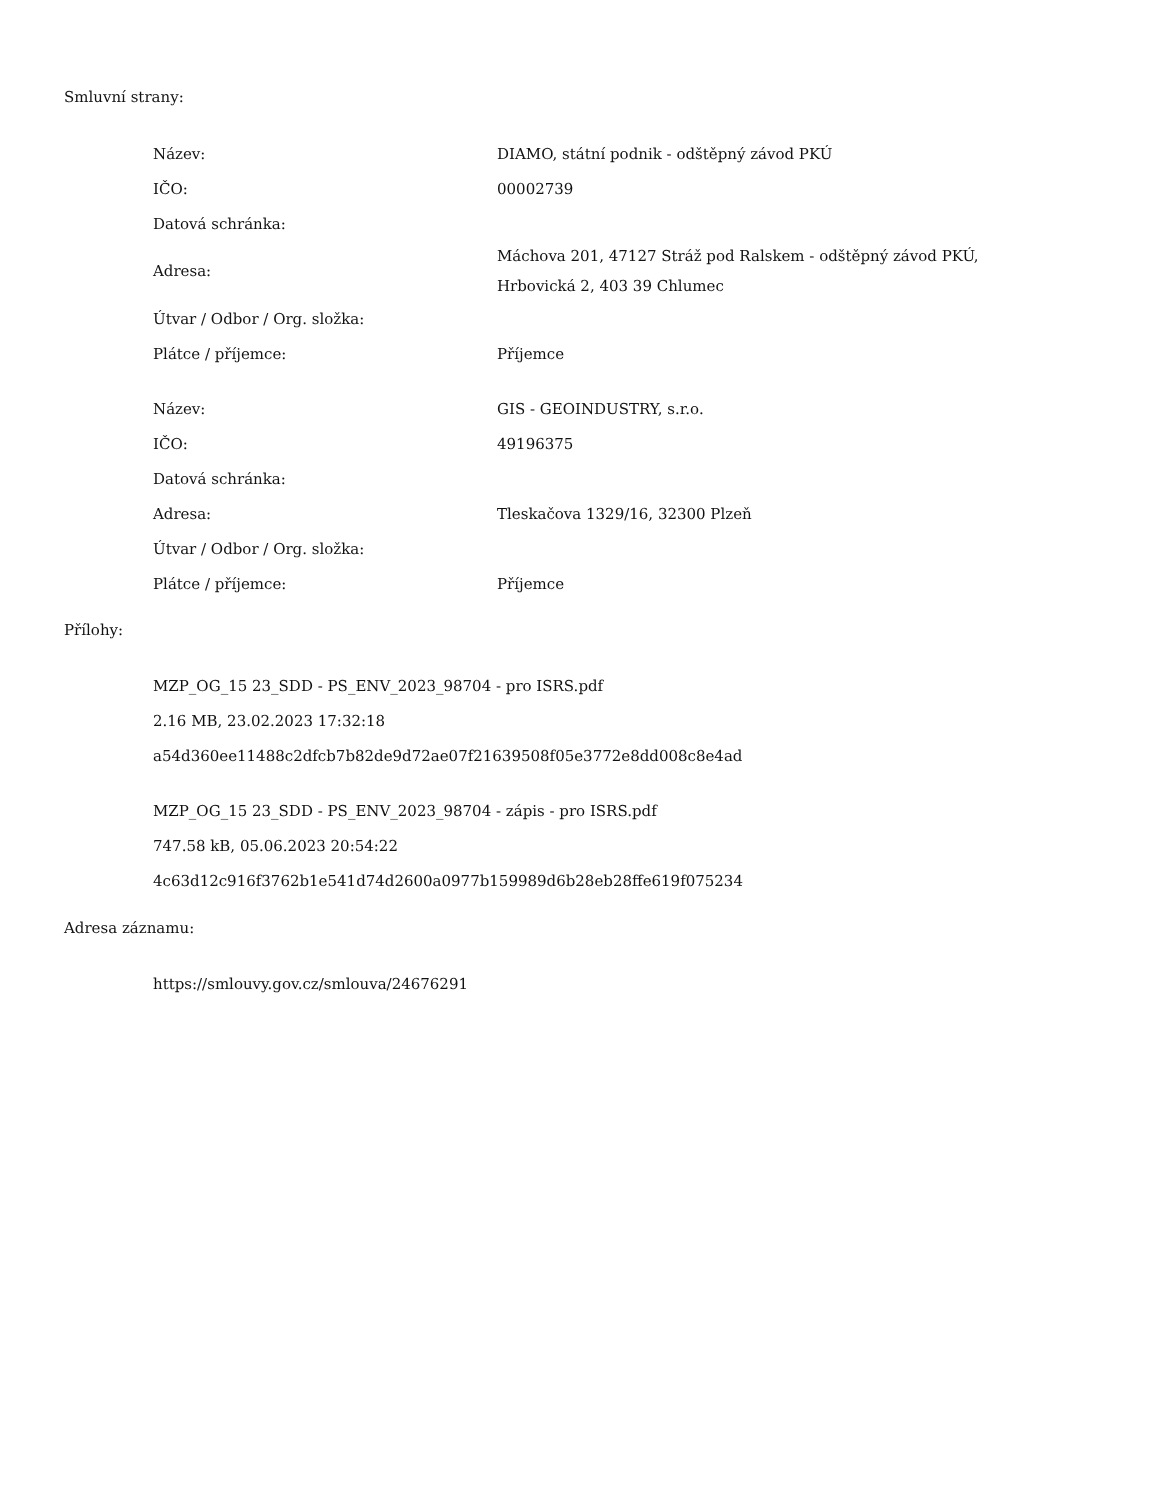Smluvní strany:
| Název: | DIAMO, státní podnik - odštěpný závod PKÚ |
| IČO: | 00002739 |
| Datová schránka: | |
| Adresa: | Máchova 201, 47127 Stráž pod Ralskem - odštěpný závod PKÚ, Hrbovická 2, 403 39 Chlumec |
| Útvar / Odbor / Org. složka: | |
| Plátce / příjemce: | Příjemce |
| Název: | GIS - GEOINDUSTRY, s.r.o. |
| IČO: | 49196375 |
| Datová schránka: | |
| Adresa: | Tleskačova 1329/16, 32300 Plzeň |
| Útvar / Odbor / Org. složka: | |
| Plátce / příjemce: | Příjemce |
Přílohy:
MZP_OG_15 23_SDD - PS_ENV_2023_98704 - pro ISRS.pdf
2.16 MB, 23.02.2023 17:32:18
a54d360ee11488c2dfcb7b82de9d72ae07f21639508f05e3772e8dd008c8e4ad
MZP_OG_15 23_SDD - PS_ENV_2023_98704 - zápis - pro ISRS.pdf
747.58 kB, 05.06.2023 20:54:22
4c63d12c916f3762b1e541d74d2600a0977b159989d6b28eb28ffe619f075234
Adresa záznamu:
https://smlouvy.gov.cz/smlouva/24676291